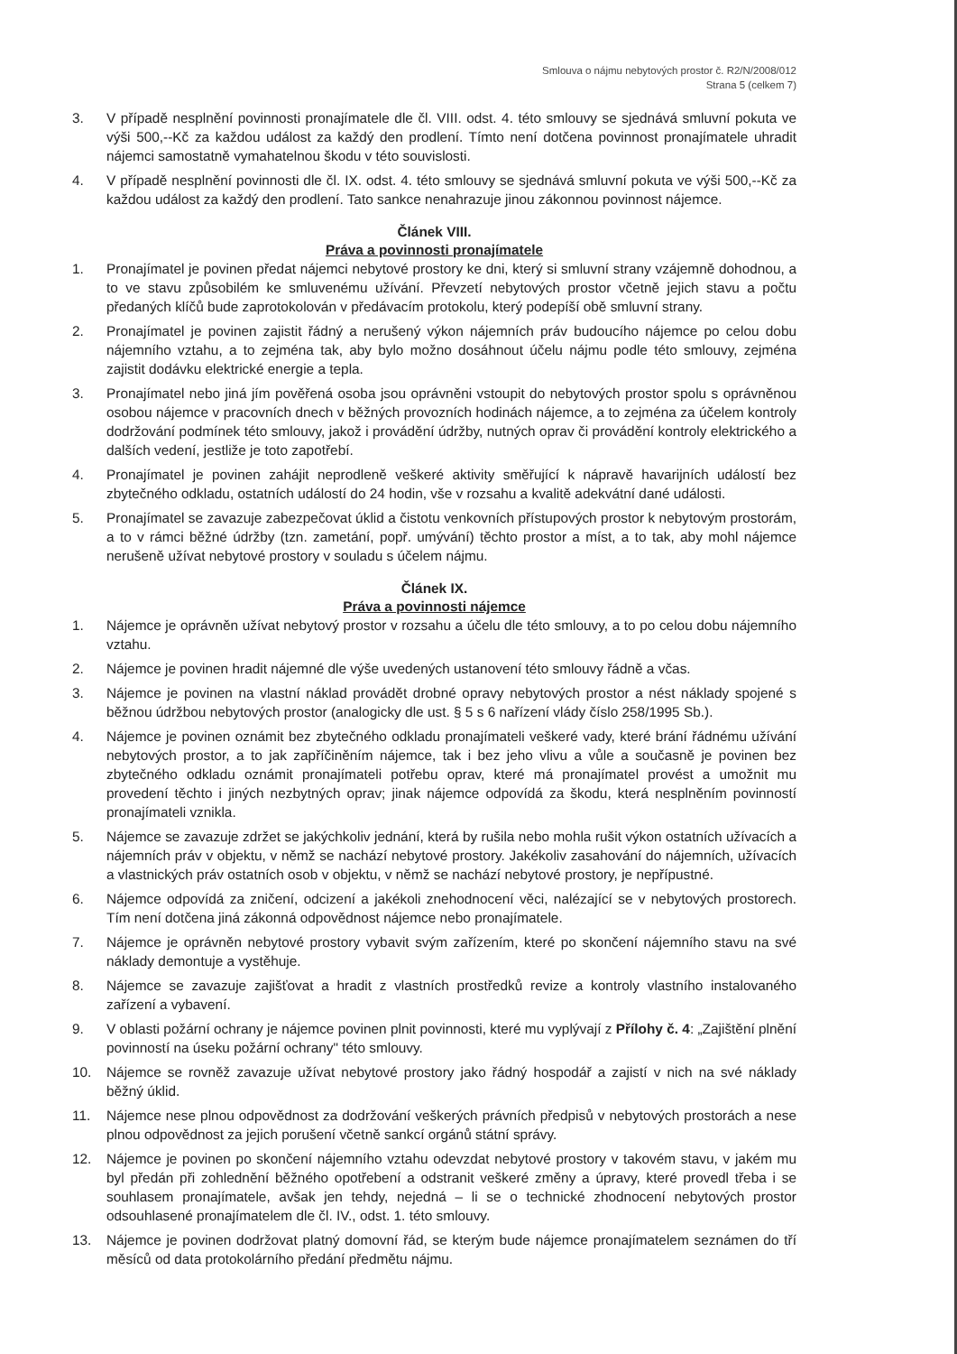Smlouva o nájmu nebytových prostor č. R2/N/2008/012
Strana 5 (celkem 7)
3. V případě nesplnění povinnosti pronajímatele dle čl. VIII. odst. 4. této smlouvy se sjednává smluvní pokuta ve výši 500,--Kč za každou událost za každý den prodlení. Tímto není dotčena povinnost pronajímatele uhradit nájemci samostatně vymahatelnou škodu v této souvislosti.
4. V případě nesplnění povinnosti dle čl. IX. odst. 4. této smlouvy se sjednává smluvní pokuta ve výši 500,--Kč za každou událost za každý den prodlení. Tato sankce nenahrazuje jinou zákonnou povinnost nájemce.
Článek VIII.
Práva a povinnosti pronajímatele
1. Pronajímatel je povinen předat nájemci nebytové prostory ke dni, který si smluvní strany vzájemně dohodnou, a to ve stavu způsobilém ke smluvenému užívání. Převzetí nebytových prostor včetně jejich stavu a počtu předaných klíčů bude zaprotokolován v předávacím protokolu, který podepíší obě smluvní strany.
2. Pronajímatel je povinen zajistit řádný a nerušený výkon nájemních práv budoucího nájemce po celou dobu nájemního vztahu, a to zejména tak, aby bylo možno dosáhnout účelu nájmu podle této smlouvy, zejména zajistit dodávku elektrické energie a tepla.
3. Pronajímatel nebo jiná jím pověřená osoba jsou oprávněni vstoupit do nebytových prostor spolu s oprávněnou osobou nájemce v pracovních dnech v běžných provozních hodinách nájemce, a to zejména za účelem kontroly dodržování podmínek této smlouvy, jakož i provádění údržby, nutných oprav či provádění kontroly elektrického a dalších vedení, jestliže je toto zapotřebí.
4. Pronajímatel je povinen zahájit neprodleně veškeré aktivity směřující k nápravě havarijních událostí bez zbytečného odkladu, ostatních událostí do 24 hodin, vše v rozsahu a kvalitě adekvátní dané události.
5. Pronajímatel se zavazuje zabezpečovat úklid a čistotu venkovních přístupových prostor k nebytovým prostorám, a to v rámci běžné údržby (tzn. zametání, popř. umývání) těchto prostor a míst, a to tak, aby mohl nájemce nerušeně užívat nebytové prostory v souladu s účelem nájmu.
Článek IX.
Práva a povinnosti nájemce
1. Nájemce je oprávněn užívat nebytový prostor v rozsahu a účelu dle této smlouvy, a to po celou dobu nájemního vztahu.
2. Nájemce je povinen hradit nájemné dle výše uvedených ustanovení této smlouvy řádně a včas.
3. Nájemce je povinen na vlastní náklad provádět drobné opravy nebytových prostor a nést náklady spojené s běžnou údržbou nebytových prostor (analogicky dle ust. § 5 s 6 nařízení vlády číslo 258/1995 Sb.).
4. Nájemce je povinen oznámit bez zbytečného odkladu pronajímateli veškeré vady, které brání řádnému užívání nebytových prostor, a to jak zapříčiněním nájemce, tak i bez jeho vlivu a vůle a současně je povinen bez zbytečného odkladu oznámit pronajímateli potřebu oprav, které má pronajímatel provést a umožnit mu provedení těchto i jiných nezbytných oprav; jinak nájemce odpovídá za škodu, která nesplněním povinností pronajímateli vznikla.
5. Nájemce se zavazuje zdržet se jakýchkoliv jednání, která by rušila nebo mohla rušit výkon ostatních užívacích a nájemních práv v objektu, v němž se nachází nebytové prostory. Jakékoliv zasahování do nájemních, užívacích a vlastnických práv ostatních osob v objektu, v němž se nachází nebytové prostory, je nepřípustné.
6. Nájemce odpovídá za zničení, odcizení a jakékoli znehodnocení věci, nalézající se v nebytových prostorech. Tím není dotčena jiná zákonná odpovědnost nájemce nebo pronajímatele.
7. Nájemce je oprávněn nebytové prostory vybavit svým zařízením, které po skončení nájemního stavu na své náklady demontuje a vystěhuje.
8. Nájemce se zavazuje zajišťovat a hradit z vlastních prostředků revize a kontroly vlastního instalovaného zařízení a vybavení.
9. V oblasti požární ochrany je nájemce povinen plnit povinnosti, které mu vyplývají z Přílohy č. 4: „Zajištění plnění povinností na úseku požární ochrany" této smlouvy.
10. Nájemce se rovněž zavazuje užívat nebytové prostory jako řádný hospodář a zajistí v nich na své náklady běžný úklid.
11. Nájemce nese plnou odpovědnost za dodržování veškerých právních předpisů v nebytových prostorách a nese plnou odpovědnost za jejich porušení včetně sankcí orgánů státní správy.
12. Nájemce je povinen po skončení nájemního vztahu odevzdat nebytové prostory v takovém stavu, v jakém mu byl předán při zohlednění běžného opotřebení a odstranit veškeré změny a úpravy, které provedl třeba i se souhlasem pronajímatele, avšak jen tehdy, nejedná – li se o technické zhodnocení nebytových prostor odsouhlasené pronajímatelem dle čl. IV., odst. 1. této smlouvy.
13. Nájemce je povinen dodržovat platný domovní řád, se kterým bude nájemce pronajímatelem seznámen do tří měsíců od data protokolárního předání předmětu nájmu.